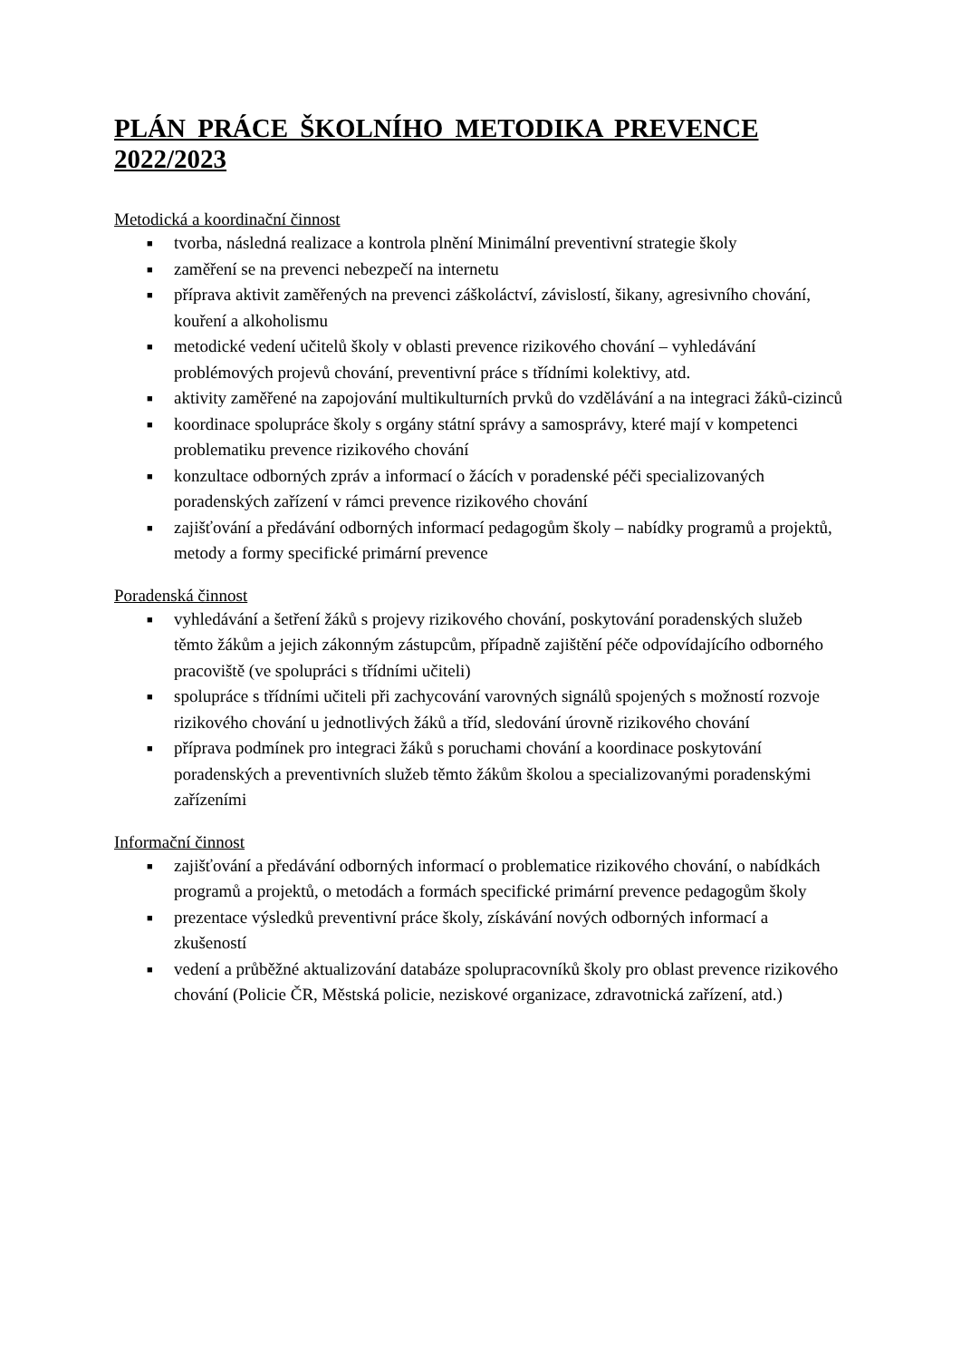PLÁN PRÁCE ŠKOLNÍHO METODIKA PREVENCE 2022/2023
Metodická a koordinační činnost
■ tvorba, následná realizace a kontrola plnění Minimální preventivní strategie školy
■ zaměření se na prevenci nebezpečí na internetu
■ příprava aktivit zaměřených na prevenci záškoláctví, závislostí, šikany, agresivního chování, kouření a alkoholismu
■ metodické vedení učitelů školy v oblasti prevence rizikového chování – vyhledávání problémových projevů chování, preventivní práce s třídními kolektivy, atd.
■ aktivity zaměřené na zapojování multikulturních prvků do vzdělávání a na integraci žáků-cizinců
■ koordinace spolupráce školy s orgány státní správy a samosprávy, které mají v kompetenci problematiku prevence rizikového chování
■ konzultace odborných zpráv a informací o žácích v poradenské péči specializovaných poradenských zařízení v rámci prevence rizikového chování
■ zajišťování a předávání odborných informací pedagogům školy – nabídky programů a projektů, metody a formy specifické primární prevence
Poradenská činnost
■ vyhledávání a šetření žáků s projevy rizikového chování, poskytování poradenských služeb těmto žákům a jejich zákonným zástupcům, případně zajištění péče odpovídajícího odborného pracoviště (ve spolupráci s třídními učiteli)
■ spolupráce s třídními učiteli při zachycování varovných signálů spojených s možností rozvoje rizikového chování u jednotlivých žáků a tříd, sledování úrovně rizikového chování
■ příprava podmínek pro integraci žáků s poruchami chování a koordinace poskytování poradenských a preventivních služeb těmto žákům školou a specializovanými poradenskými zařízeními
Informační činnost
■ zajišťování a předávání odborných informací o problematice rizikového chování, o nabídkách programů a projektů, o metodách a formách specifické primární prevence pedagogům školy
■ prezentace výsledků preventivní práce školy, získávání nových odborných informací a zkušeností
■ vedení a průběžné aktualizování databáze spolupracovníků školy pro oblast prevence rizikového chování (Policie ČR, Městská policie, neziskové organizace, zdravotnická zařízení, atd.)